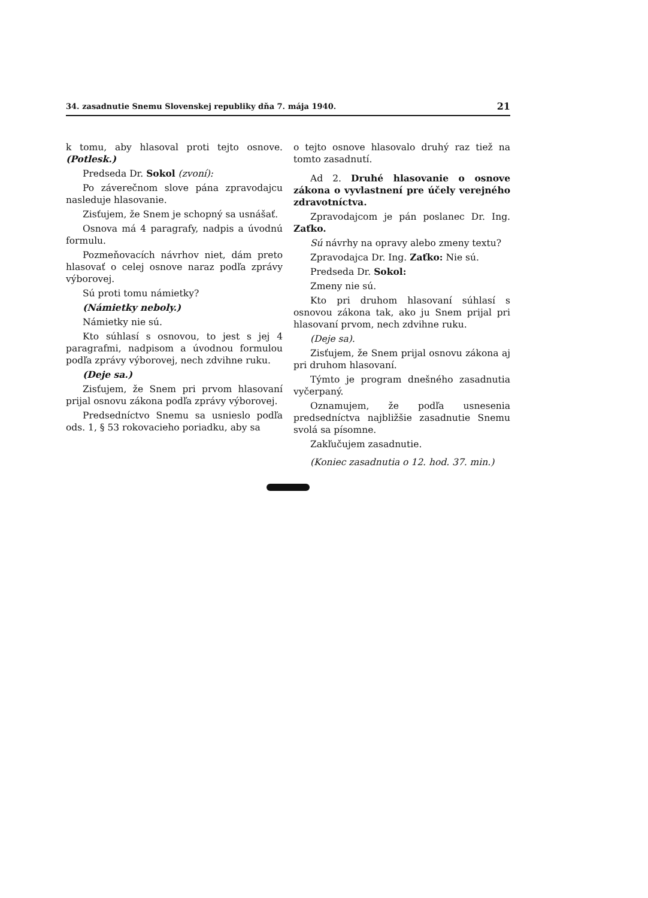34. zasadnutie Snemu Slovenskej republiky dňa 7. mája 1940. 21
k tomu, aby hlasoval proti tejto osnove. (Potlesk.)
Predseda Dr. Sokol (zvoní):
Po záverečnom slove pána zpravodajcu nasleduje hlasovanie.
Zisťujem, že Snem je schopný sa usnášať.
Osnova má 4 paragrafy, nadpis a úvodnú formulu.
Pozmeňovacích návrhov niet, dám preto hlasovať o celej osnove naraz podľa zprávy výborovej.
Sú proti tomu námietky?
(Námietky neboly.)
Námietky nie sú.
Kto súhlasí s osnovou, to jest s jej 4 paragrafmi, nadpisom a úvodnou formulou podľa zprávy výborovej, nech zdvihne ruku.
(Deje sa.)
Zisťujem, že Snem pri prvom hlasovaní prijal osnovu zákona podľa zprávy výborovej.
Predsedníctvo Snemu sa usnieslo podľa ods. 1, § 53 rokovacieho poriadku, aby sa
o tejto osnove hlasovalo druhý raz tiež na tomto zasadnutí.
Ad 2. Druhé hlasovanie o osnove zákona o vyvlastnení pre účely verejného zdravotníctva.
Zpravodajcom je pán poslanec Dr. Ing. Zaťko.
Sú návrhy na opravy alebo zmeny textu?
Zpravodajca Dr. Ing. Zaťko: Nie sú.
Predseda Dr. Sokol:
Zmeny nie sú.
Kto pri druhom hlasovaní súhlasí s osnovou zákona tak, ako ju Snem prijal pri hlasovaní prvom, nech zdvihne ruku.
(Deje sa).
Zisťujem, že Snem prijal osnovu zákona aj pri druhom hlasovaní.
Týmto je program dnešného zasadnutia vyčerpaný.
Oznamujem, že podľa usnesenia predsedníctva najbližšie zasadnutie Snemu svolá sa písomne.
Zakľučujem zasadnutie.
(Koniec zasadnutia o 12. hod. 37. min.)